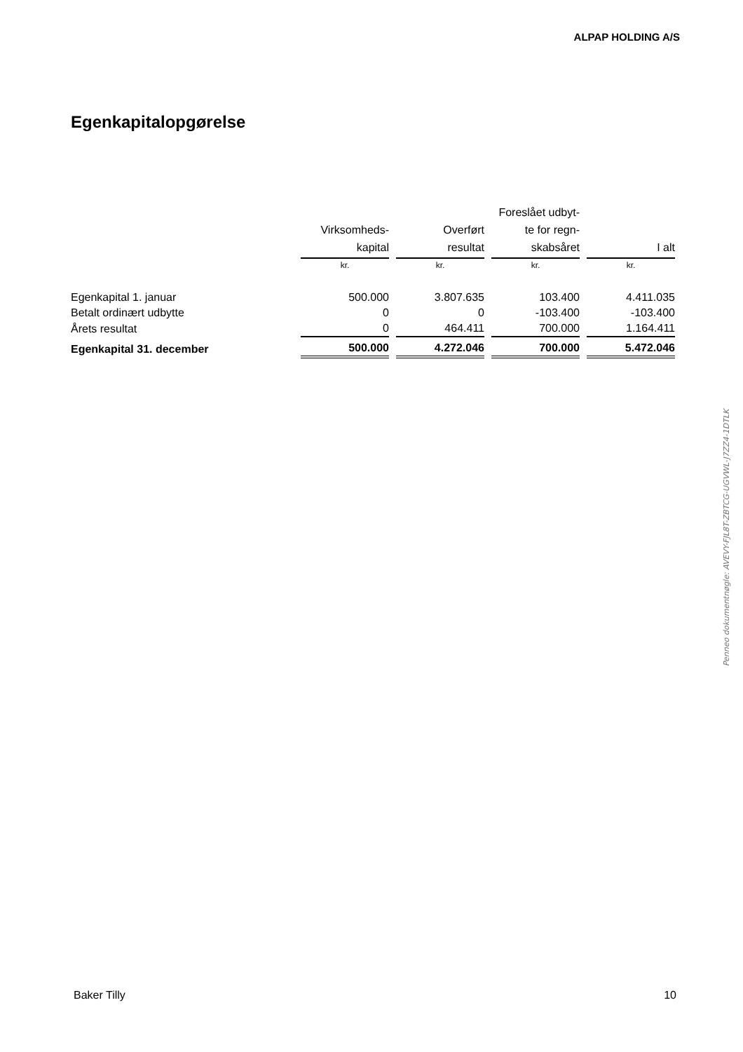ALPAP HOLDING A/S
Egenkapitalopgørelse
| | Virksomheds- kapital | Overført resultat | Foreslået udbyt- te for regn- skabsåret | I alt |
| | kr. | kr. | kr. | kr. |
| Egenkapital 1. januar | 500.000 | 3.807.635 | 103.400 | 4.411.035 |
| Betalt ordinært udbytte | 0 | 0 | -103.400 | -103.400 |
| Årets resultat | 0 | 464.411 | 700.000 | 1.164.411 |
| Egenkapital 31. december | 500.000 | 4.272.046 | 700.000 | 5.472.046 |
Penneo dokumentnøgle: AVEVY-FJL8T-ZBTCG-UGVWL-J7ZZ4-1DTLK
Baker Tilly 10